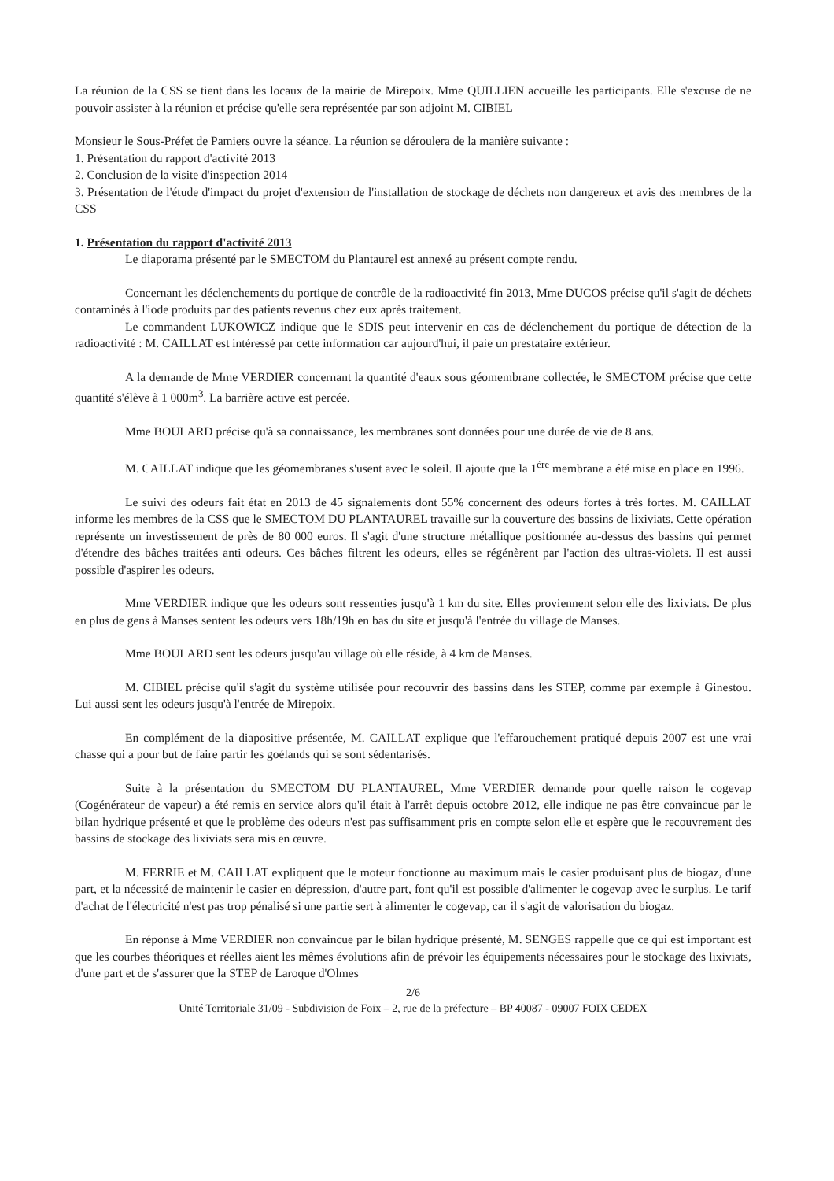La réunion de la CSS se tient dans les locaux de la mairie de Mirepoix. Mme QUILLIEN accueille les participants. Elle s'excuse de ne pouvoir assister à la réunion et précise qu'elle sera représentée par son adjoint M. CIBIEL
Monsieur le Sous-Préfet de Pamiers ouvre la séance. La réunion se déroulera de la manière suivante :
1. Présentation du rapport d'activité 2013
2. Conclusion de la visite d'inspection 2014
3. Présentation de l'étude d'impact du projet d'extension de l'installation de stockage de déchets non dangereux et avis des membres de la CSS
1. Présentation du rapport d'activité 2013
Le diaporama présenté par le SMECTOM du Plantaurel est annexé au présent compte rendu.
Concernant les déclenchements du portique de contrôle de la radioactivité fin 2013, Mme DUCOS précise qu'il s'agit de déchets contaminés à l'iode produits par des patients revenus chez eux après traitement.
Le commandent LUKOWICZ indique que le SDIS peut intervenir en cas de déclenchement du portique de détection de la radioactivité : M. CAILLAT est intéressé par cette information car aujourd'hui, il paie un prestataire extérieur.
A la demande de Mme VERDIER concernant la quantité d'eaux sous géomembrane collectée, le SMECTOM précise que cette quantité s'élève à 1 000m<sup>3</sup>. La barrière active est percée.
Mme BOULARD précise qu'à sa connaissance, les membranes sont données pour une durée de vie de 8 ans.
M. CAILLAT indique que les géomembranes s'usent avec le soleil. Il ajoute que la 1<sup>ère</sup> membrane a été mise en place en 1996.
Le suivi des odeurs fait état en 2013 de 45 signalements dont 55% concernent des odeurs fortes à très fortes. M. CAILLAT informe les membres de la CSS que le SMECTOM DU PLANTAUREL travaille sur la couverture des bassins de lixiviats. Cette opération représente un investissement de près de 80 000 euros. Il s'agit d'une structure métallique positionnée au-dessus des bassins qui permet d'étendre des bâches traitées anti odeurs. Ces bâches filtrent les odeurs, elles se régénèrent par l'action des ultras-violets. Il est aussi possible d'aspirer les odeurs.
Mme VERDIER indique que les odeurs sont ressenties jusqu'à 1 km du site. Elles proviennent selon elle des lixiviats. De plus en plus de gens à Manses sentent les odeurs vers 18h/19h en bas du site et jusqu'à l'entrée du village de Manses.
Mme BOULARD sent les odeurs jusqu'au village où elle réside, à 4 km de Manses.
M. CIBIEL précise qu'il s'agit du système utilisée pour recouvrir des bassins dans les STEP, comme par exemple à Ginestou. Lui aussi sent les odeurs jusqu'à l'entrée de Mirepoix.
En complément de la diapositive présentée, M. CAILLAT explique que l'effarouchement pratiqué depuis 2007 est une vrai chasse qui a pour but de faire partir les goélands qui se sont sédentarisés.
Suite à la présentation du SMECTOM DU PLANTAUREL, Mme VERDIER demande pour quelle raison le cogevap (Cogénérateur de vapeur) a été remis en service alors qu'il était à l'arrêt depuis octobre 2012, elle indique ne pas être convaincue par le bilan hydrique présenté et que le problème des odeurs n'est pas suffisamment pris en compte selon elle et espère que le recouvrement des bassins de stockage des lixiviats sera mis en œuvre.
M. FERRIE et M. CAILLAT expliquent que le moteur fonctionne au maximum mais le casier produisant plus de biogaz, d'une part, et la nécessité de maintenir le casier en dépression, d'autre part, font qu'il est possible d'alimenter le cogevap avec le surplus. Le tarif d'achat de l'électricité n'est pas trop pénalisé si une partie sert à alimenter le cogevap, car il s'agit de valorisation du biogaz.
En réponse à Mme VERDIER non convaincue par le bilan hydrique présenté, M. SENGES rappelle que ce qui est important est que les courbes théoriques et réelles aient les mêmes évolutions afin de prévoir les équipements nécessaires pour le stockage des lixiviats, d'une part et de s'assurer que la STEP de Laroque d'Olmes
2/6
Unité Territoriale 31/09 - Subdivision de Foix – 2, rue de la préfecture – BP 40087 - 09007 FOIX CEDEX